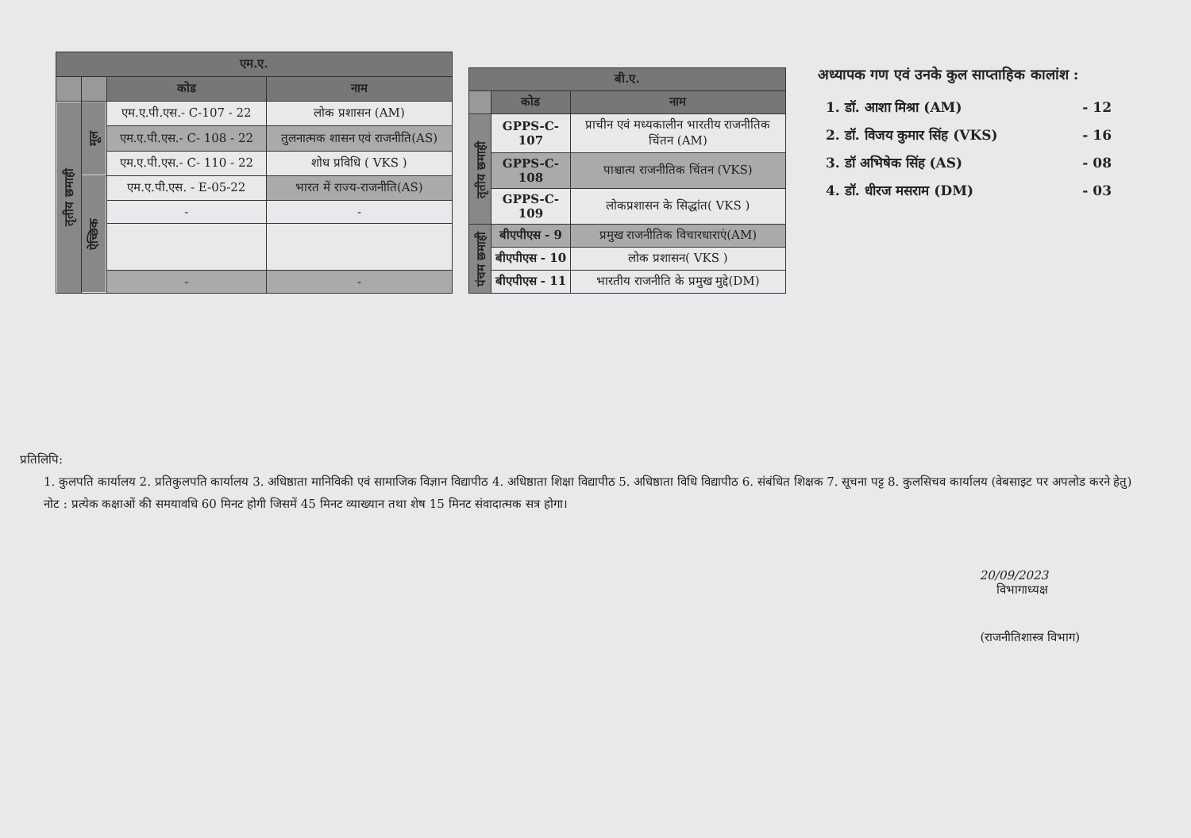| एम.ए. | | | |
| --- | --- | --- | --- |
| | | कोड | नाम |
| तृतीय छमाही | मूल | एम.ए.पी.एस.- C-107 - 22 | लोक प्रशासन (AM) |
| | | एम.ए.पी.एस.- C- 108 - 22 | तुलनात्मक शासन एवं राजनीति(AS) |
| | | एम.ए.पी.एस.- C- 110 - 22 | शोध प्रविधि ( VKS ) |
| | ऐच्छिक | एम.ए.पी.एस. - E-05-22 | भारत में राज्य-राजनीति(AS) |
| | | - | - |
| | | - | - |
| बी.ए. | | |
| --- | --- | --- |
| | कोड | नाम |
| तृतीय छमाही | GPPS-C-107 | प्राचीन एवं मध्यकालीन भारतीय राजनीतिक चिंतन (AM) |
| | GPPS-C-108 | पाश्चात्य राजनीतिक चिंतन (VKS) |
| | GPPS-C-109 | लोकप्रशासन के सिद्धांत( VKS ) |
| पंचम छमाही | बीएपीएस - 9 | प्रमुख राजनीतिक विचारधाराएं(AM) |
| | बीएपीएस - 10 | लोक प्रशासन( VKS ) |
| | बीएपीएस - 11 | भारतीय राजनीति के प्रमुख मुद्दे(DM) |
अध्यापक गण एवं उनके कुल साप्ताहिक कालांश :
1. डॉ. आशा मिश्रा (AM) - 12
2. डॉ. विजय कुमार सिंह (VKS) - 16
3. डॉ अभिषेक सिंह (AS) - 08
4. डॉ. धीरज मसराम (DM) - 03
प्रतिलिपि:
1. कुलपति कार्यालय 2. प्रतिकुलपति कार्यालय 3. अधिष्ठाता मानिविकी एवं सामाजिक विज्ञान विद्यापीठ 4. अधिष्ठाता शिक्षा विद्यापीठ 5. अधिष्ठाता विधि विद्यापीठ 6. संबंधित शिक्षक 7. सूचना पट्ट 8. कुलसिचव कार्यालय (वेबसाइट पर अपलोड करने हेतु)
नोट : प्रत्येक कक्षाओं की समयावधि 60 मिनट होगी जिसमें 45 मिनट व्याख्यान तथा शेष 15 मिनट संवादात्मक सत्र होगा।
20/09/2023
विभागाध्यक्ष
(राजनीतिशास्त्र विभाग)